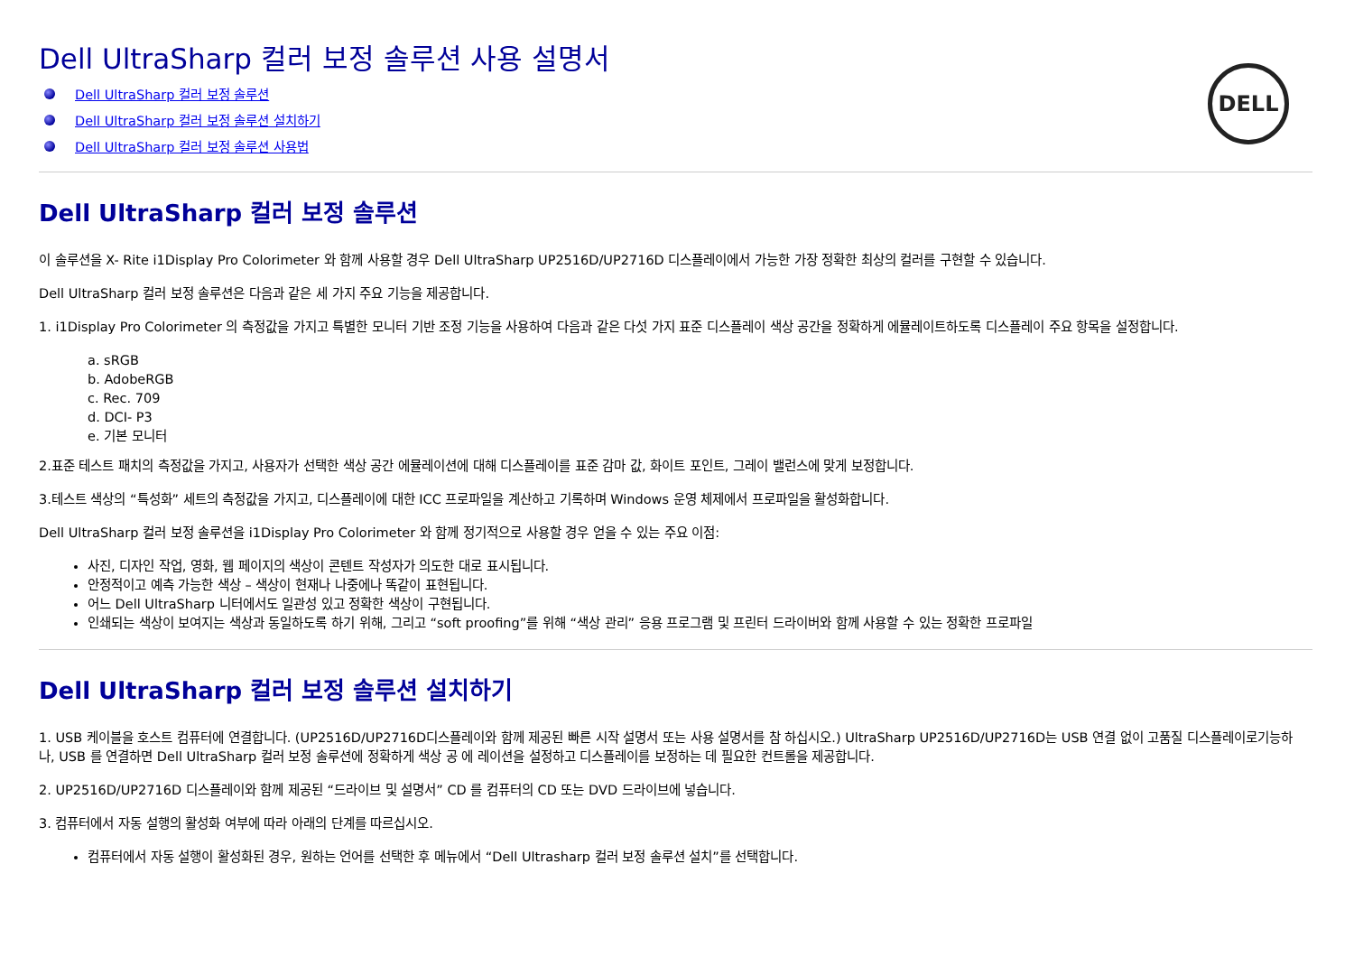DELL
Dell UltraSharp 컬러 보정 솔루션 사용 설명서
Dell UltraSharp 컬러 보정 솔루션
Dell UltraSharp 컬러 보정 솔루션 설치하기
Dell UltraSharp 컬러 보정 솔루션 사용법
Dell UltraSharp 컬러 보정 솔루션
이 솔루션을 X- Rite i1Display Pro Colorimeter 와 함께 사용할 경우 Dell UltraSharp UP2516D/UP2716D 디스플레이에서 가능한 가장 정확한 최상의 컬러를 구현할 수 있습니다.
Dell UltraSharp 컬러 보정 솔루션은 다음과 같은 세 가지 주요 기능을 제공합니다.
1. i1Display Pro Colorimeter 의 측정값을 가지고 특별한 모니터 기반 조정 기능을 사용하여 다음과 같은 다섯 가지 표준 디스플레이 색상 공간을 정확하게 에뮬레이트하도록 디스플레이 주요 항목을 설정합니다.
a. sRGB
b. AdobeRGB
c. Rec. 709
d. DCI- P3
e. 기본 모니터
2.표준 테스트 패치의 측정값을 가지고, 사용자가 선택한 색상 공간 에뮬레이션에 대해 디스플레이를 표준 감마 값, 화이트 포인트, 그레이 밸런스에 맞게 보정합니다.
3.테스트 색상의 “특성화” 세트의 측정값을 가지고, 디스플레이에 대한 ICC 프로파일을 계산하고 기록하며 Windows 운영 체제에서 프로파일을 활성화합니다.
Dell UltraSharp 컬러 보정 솔루션을 i1Display Pro Colorimeter 와 함께 정기적으로 사용할 경우 얻을 수 있는 주요 이점:
사진, 디자인 작업, 영화, 웹 페이지의 색상이 콘텐트 작성자가 의도한 대로 표시됩니다.
안정적이고 예측 가능한 색상 – 색상이 현재나 나중에나 똑같이 표현됩니다.
어느 Dell UltraSharp 니터에서도 일관성 있고 정확한 색상이 구현됩니다.
인쇄되는 색상이 보여지는 색상과 동일하도록 하기 위해, 그리고 “soft proofing”를 위해 “색상 관리” 응용 프로그램 및 프린터 드라이버와 함께 사용할 수 있는 정확한 프로파일
Dell UltraSharp 컬러 보정 솔루션 설치하기
1. USB 케이블을 호스트 컴퓨터에 연결합니다. (UP2516D/UP2716D디스플레이와 함께 제공된 빠른 시작 설명서 또는 사용 설명서를 참 하십시오.) UltraSharp UP2516D/UP2716D는 USB 연결 없이 고품질 디스플레이로기능하 나, USB 를 연결하면 Dell UltraSharp 컬러 보정 솔루션에 정확하게 색상 공 에 레이션을 설정하고 디스플레이를 보정하는 데 필요한 컨트롤을 제공합니다.
2. UP2516D/UP2716D 디스플레이와 함께 제공된 “드라이브 및 설명서” CD 를 컴퓨터의 CD 또는 DVD 드라이브에 넣습니다.
3. 컴퓨터에서 자동 설행의 활성화 여부에 따라 아래의 단계를 따르십시오.
컴퓨터에서 자동 설행이 활성화된 경우, 원하는 언어를 선택한 후 메뉴에서 “Dell Ultrasharp 컬러 보정 솔루션 설치”를 선택합니다.